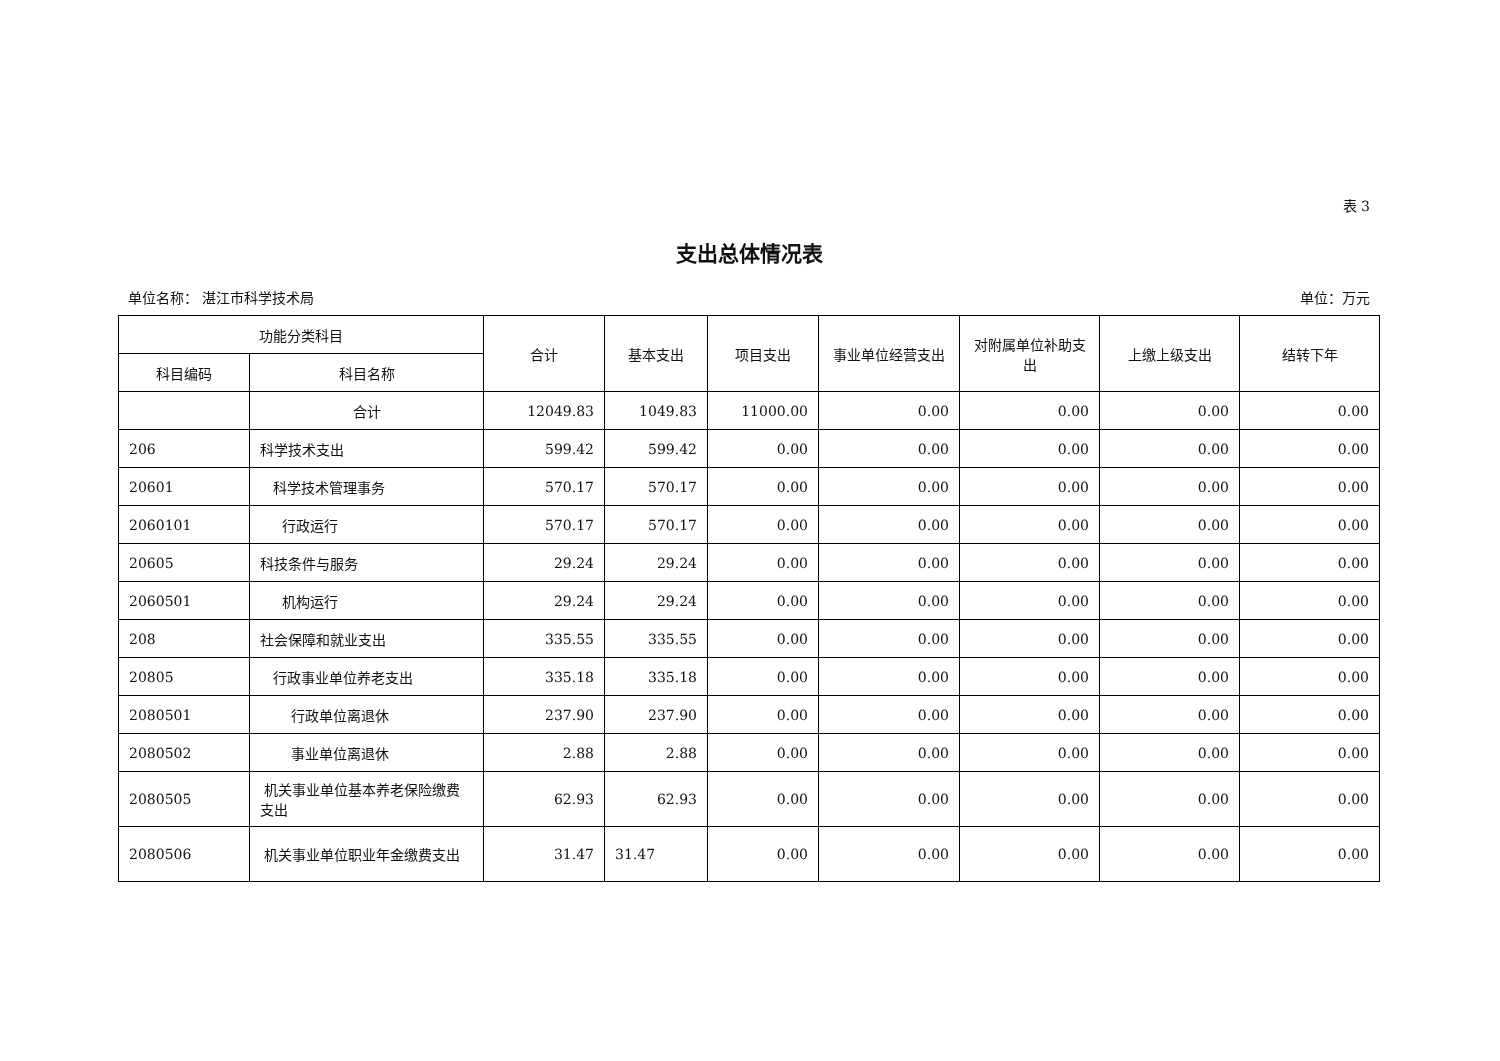表 3
支出总体情况表
单位名称： 湛江市科学技术局 单位：万元
| 功能分类科目 | | 合计 | 基本支出 | 项目支出 | 事业单位经营支出 | 对附属单位补助支出 | 上缴上级支出 | 结转下年 |
| --- | --- | --- | --- | --- | --- | --- | --- | --- |
| 科目编码 | 科目名称 | | | | | | | |
| | 合计 | 12049.83 | 1049.83 | 11000.00 | 0.00 | 0.00 | 0.00 | 0.00 |
| 206 | 科学技术支出 | 599.42 | 599.42 | 0.00 | 0.00 | 0.00 | 0.00 | 0.00 |
| 20601 | 科学技术管理事务 | 570.17 | 570.17 | 0.00 | 0.00 | 0.00 | 0.00 | 0.00 |
| 2060101 | 行政运行 | 570.17 | 570.17 | 0.00 | 0.00 | 0.00 | 0.00 | 0.00 |
| 20605 | 科技条件与服务 | 29.24 | 29.24 | 0.00 | 0.00 | 0.00 | 0.00 | 0.00 |
| 2060501 | 机构运行 | 29.24 | 29.24 | 0.00 | 0.00 | 0.00 | 0.00 | 0.00 |
| 208 | 社会保障和就业支出 | 335.55 | 335.55 | 0.00 | 0.00 | 0.00 | 0.00 | 0.00 |
| 20805 | 行政事业单位养老支出 | 335.18 | 335.18 | 0.00 | 0.00 | 0.00 | 0.00 | 0.00 |
| 2080501 | 行政单位离退休 | 237.90 | 237.90 | 0.00 | 0.00 | 0.00 | 0.00 | 0.00 |
| 2080502 | 事业单位离退休 | 2.88 | 2.88 | 0.00 | 0.00 | 0.00 | 0.00 | 0.00 |
| 2080505 | 机关事业单位基本养老保险缴费支出 | 62.93 | 62.93 | 0.00 | 0.00 | 0.00 | 0.00 | 0.00 |
| 2080506 | 机关事业单位职业年金缴费支出 | 31.47 | 31.47 | 0.00 | 0.00 | 0.00 | 0.00 | 0.00 |